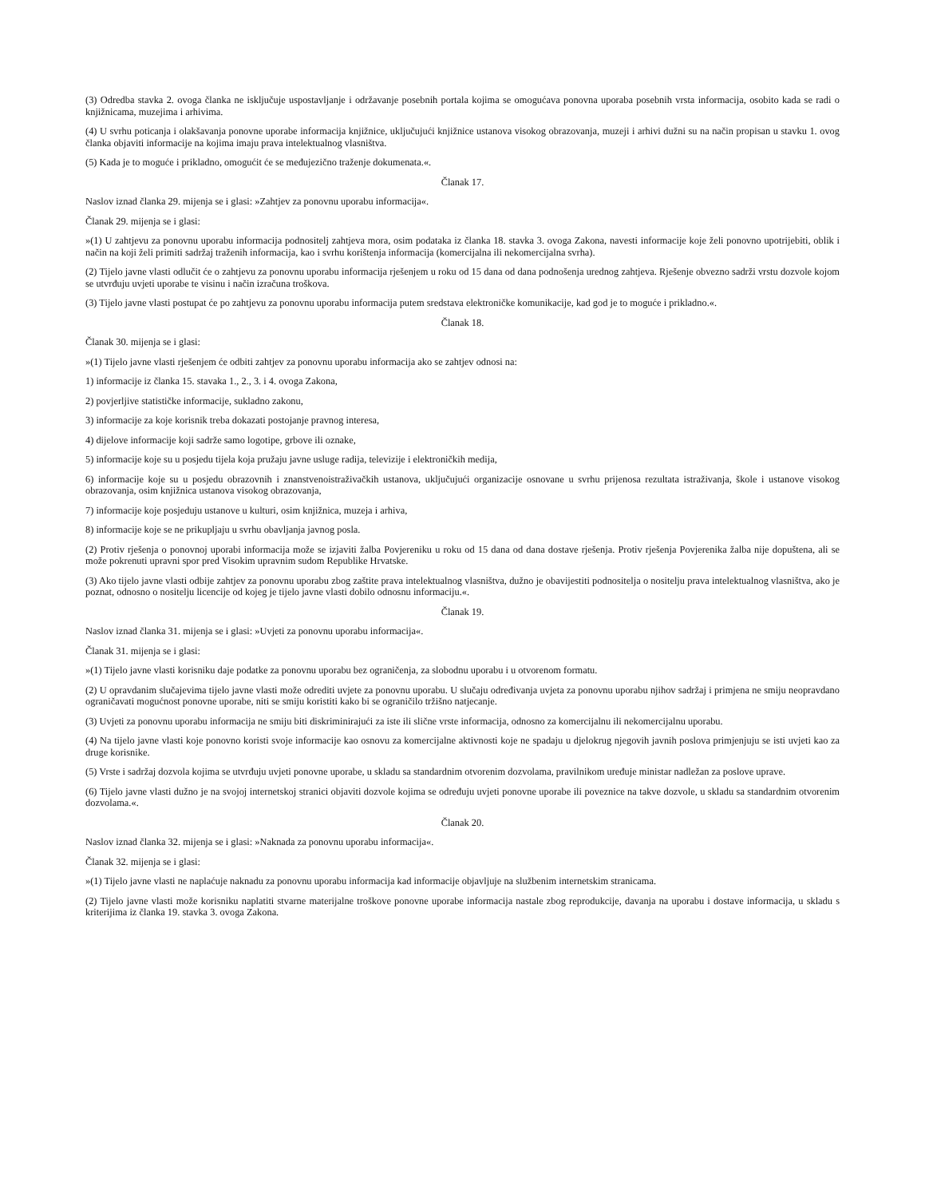(3) Odredba stavka 2. ovoga članka ne isključuje uspostavljanje i održavanje posebnih portala kojima se omogućava ponovna uporaba posebnih vrsta informacija, osobito kada se radi o knjižnicama, muzejima i arhivima.
(4) U svrhu poticanja i olakšavanja ponovne uporabe informacija knjižnice, uključujući knjižnice ustanova visokog obrazovanja, muzeji i arhivi dužni su na način propisan u stavku 1. ovog članka objaviti informacije na kojima imaju prava intelektualnog vlasništva.
(5) Kada je to moguće i prikladno, omogućit će se međujezično traženje dokumenata.«.
Članak 17.
Naslov iznad članka 29. mijenja se i glasi: »Zahtjev za ponovnu uporabu informacija«.
Članak 29. mijenja se i glasi:
»(1) U zahtjevu za ponovnu uporabu informacija podnositelj zahtjeva mora, osim podataka iz članka 18. stavka 3. ovoga Zakona, navesti informacije koje želi ponovno upotrijebiti, oblik i način na koji želi primiti sadržaj traženih informacija, kao i svrhu korištenja informacija (komercijalna ili nekomercijalna svrha).
(2) Tijelo javne vlasti odlučit će o zahtjevu za ponovnu uporabu informacija rješenjem u roku od 15 dana od dana podnošenja urednog zahtjeva. Rješenje obvezno sadrži vrstu dozvole kojom se utvrđuju uvjeti uporabe te visinu i način izračuna troškova.
(3) Tijelo javne vlasti postupat će po zahtjevu za ponovnu uporabu informacija putem sredstava elektroničke komunikacije, kad god je to moguće i prikladno.«.
Članak 18.
Članak 30. mijenja se i glasi:
»(1) Tijelo javne vlasti rješenjem će odbiti zahtjev za ponovnu uporabu informacija ako se zahtjev odnosi na:
1) informacije iz članka 15. stavaka 1., 2., 3. i 4. ovoga Zakona,
2) povjerljive statističke informacije, sukladno zakonu,
3) informacije za koje korisnik treba dokazati postojanje pravnog interesa,
4) dijelove informacije koji sadrže samo logotipe, grbove ili oznake,
5) informacije koje su u posjedu tijela koja pružaju javne usluge radija, televizije i elektroničkih medija,
6) informacije koje su u posjedu obrazovnih i znanstvenoistraživačkih ustanova, uključujući organizacije osnovane u svrhu prijenosa rezultata istraživanja, škole i ustanove visokog obrazovanja, osim knjižnica ustanova visokog obrazovanja,
7) informacije koje posjeduju ustanove u kulturi, osim knjižnica, muzeja i arhiva,
8) informacije koje se ne prikupljaju u svrhu obavljanja javnog posla.
(2) Protiv rješenja o ponovnoj uporabi informacija može se izjaviti žalba Povjereniku u roku od 15 dana od dana dostave rješenja. Protiv rješenja Povjerenika žalba nije dopuštena, ali se može pokrenuti upravni spor pred Visokim upravnim sudom Republike Hrvatske.
(3) Ako tijelo javne vlasti odbije zahtjev za ponovnu uporabu zbog zaštite prava intelektualnog vlasništva, dužno je obavijestiti podnositelja o nositelju prava intelektualnog vlasništva, ako je poznat, odnosno o nositelju licencije od kojeg je tijelo javne vlasti dobilo odnosnu informaciju.«.
Članak 19.
Naslov iznad članka 31. mijenja se i glasi: »Uvjeti za ponovnu uporabu informacija«.
Članak 31. mijenja se i glasi:
»(1) Tijelo javne vlasti korisniku daje podatke za ponovnu uporabu bez ograničenja, za slobodnu uporabu i u otvorenom formatu.
(2) U opravdanim slučajevima tijelo javne vlasti može odrediti uvjete za ponovnu uporabu. U slučaju određivanja uvjeta za ponovnu uporabu njihov sadržaj i primjena ne smiju neopravdano ograničavati mogućnost ponovne uporabe, niti se smiju koristiti kako bi se ograničilo tržišno natjecanje.
(3) Uvjeti za ponovnu uporabu informacija ne smiju biti diskriminirajući za iste ili slične vrste informacija, odnosno za komercijalnu ili nekomercijalnu uporabu.
(4) Na tijelo javne vlasti koje ponovno koristi svoje informacije kao osnovu za komercijalne aktivnosti koje ne spadaju u djelokrug njegovih javnih poslova primjenjuju se isti uvjeti kao za druge korisnike.
(5) Vrste i sadržaj dozvola kojima se utvrđuju uvjeti ponovne uporabe, u skladu sa standardnim otvorenim dozvolama, pravilnikom uređuje ministar nadležan za poslove uprave.
(6) Tijelo javne vlasti dužno je na svojoj internetskoj stranici objaviti dozvole kojima se određuju uvjeti ponovne uporabe ili poveznice na takve dozvole, u skladu sa standardnim otvorenim dozvolama.«.
Članak 20.
Naslov iznad članka 32. mijenja se i glasi: »Naknada za ponovnu uporabu informacija«.
Članak 32. mijenja se i glasi:
»(1) Tijelo javne vlasti ne naplaćuje naknadu za ponovnu uporabu informacija kad informacije objavljuje na službenim internetskim stranicama.
(2) Tijelo javne vlasti može korisniku naplatiti stvarne materijalne troškove ponovne uporabe informacija nastale zbog reprodukcije, davanja na uporabu i dostave informacija, u skladu s kriterijima iz članka 19. stavka 3. ovoga Zakona.